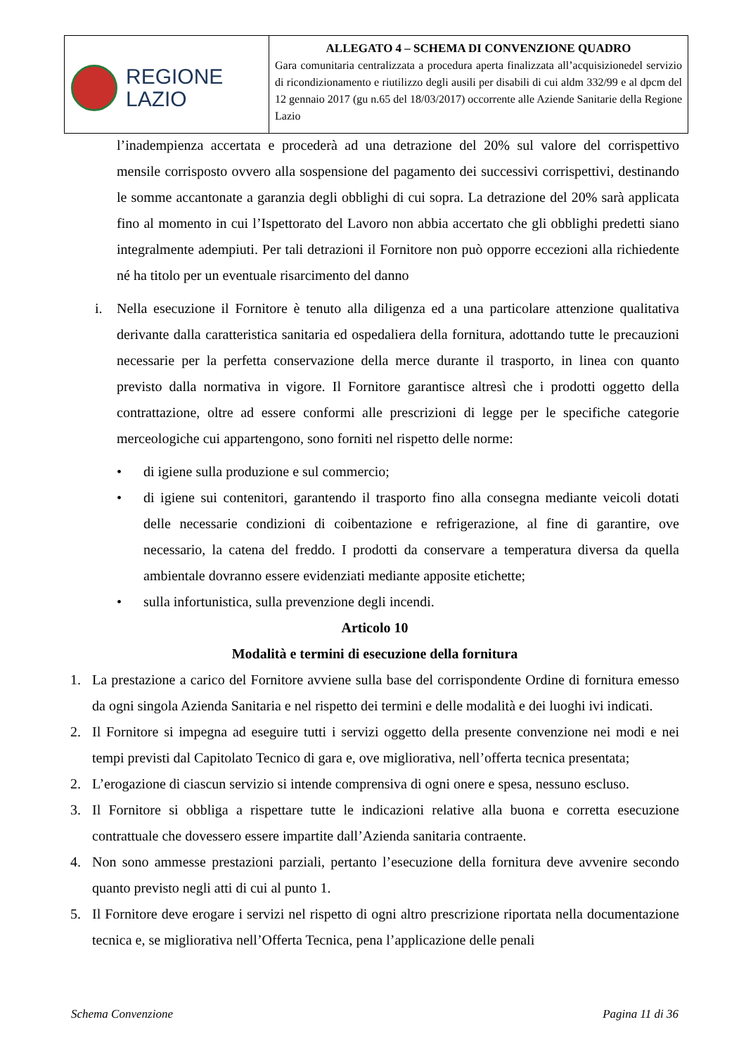| REGIONE LAZIO | ALLEGATO 4 – SCHEMA DI CONVENZIONE QUADRO Gara comunitaria centralizzata a procedura aperta finalizzata all’acquisizionedel servizio di ricondizionamento e riutilizzo degli ausili per disabili di cui aldm 332/99 e al dpcm del 12 gennaio 2017 (gu n.65 del 18/03/2017) occorrente alle Aziende Sanitarie della Regione Lazio |
l’inadempienza accertata e procederà ad una detrazione del 20% sul valore del corrispettivo mensile corrisposto ovvero alla sospensione del pagamento dei successivi corrispettivi, destinando le somme accantonate a garanzia degli obblighi di cui sopra. La detrazione del 20% sarà applicata fino al momento in cui l’Ispettorato del Lavoro non abbia accertato che gli obblighi predetti siano integralmente adempiuti. Per tali detrazioni il Fornitore non può opporre eccezioni alla richiedente né ha titolo per un eventuale risarcimento del danno
i. Nella esecuzione il Fornitore è tenuto alla diligenza ed a una particolare attenzione qualitativa derivante dalla caratteristica sanitaria ed ospedaliera della fornitura, adottando tutte le precauzioni necessarie per la perfetta conservazione della merce durante il trasporto, in linea con quanto previsto dalla normativa in vigore. Il Fornitore garantisce altresì che i prodotti oggetto della contrattazione, oltre ad essere conformi alle prescrizioni di legge per le specifiche categorie merceologiche cui appartengono, sono forniti nel rispetto delle norme:
• di igiene sulla produzione e sul commercio;
• di igiene sui contenitori, garantendo il trasporto fino alla consegna mediante veicoli dotati delle necessarie condizioni di coibentazione e refrigerazione, al fine di garantire, ove necessario, la catena del freddo. I prodotti da conservare a temperatura diversa da quella ambientale dovranno essere evidenziati mediante apposite etichette;
• sulla infortunistica, sulla prevenzione degli incendi.
Articolo 10
Modalità e termini di esecuzione della fornitura
1. La prestazione a carico del Fornitore avviene sulla base del corrispondente Ordine di fornitura emesso da ogni singola Azienda Sanitaria e nel rispetto dei termini e delle modalità e dei luoghi ivi indicati.
2. Il Fornitore si impegna ad eseguire tutti i servizi oggetto della presente convenzione nei modi e nei tempi previsti dal Capitolato Tecnico di gara e, ove migliorativa, nell’offerta tecnica presentata;
2. L’erogazione di ciascun servizio si intende comprensiva di ogni onere e spesa, nessuno escluso.
3. Il Fornitore si obbliga a rispettare tutte le indicazioni relative alla buona e corretta esecuzione contrattuale che dovessero essere impartite dall’Azienda sanitaria contraente.
4. Non sono ammesse prestazioni parziali, pertanto l’esecuzione della fornitura deve avvenire secondo quanto previsto negli atti di cui al punto 1.
5. Il Fornitore deve erogare i servizi nel rispetto di ogni altro prescrizione riportata nella documentazione tecnica e, se migliorativa nell’Offerta Tecnica, pena l’applicazione delle penali
Schema Convenzione Pagina 11 di 36